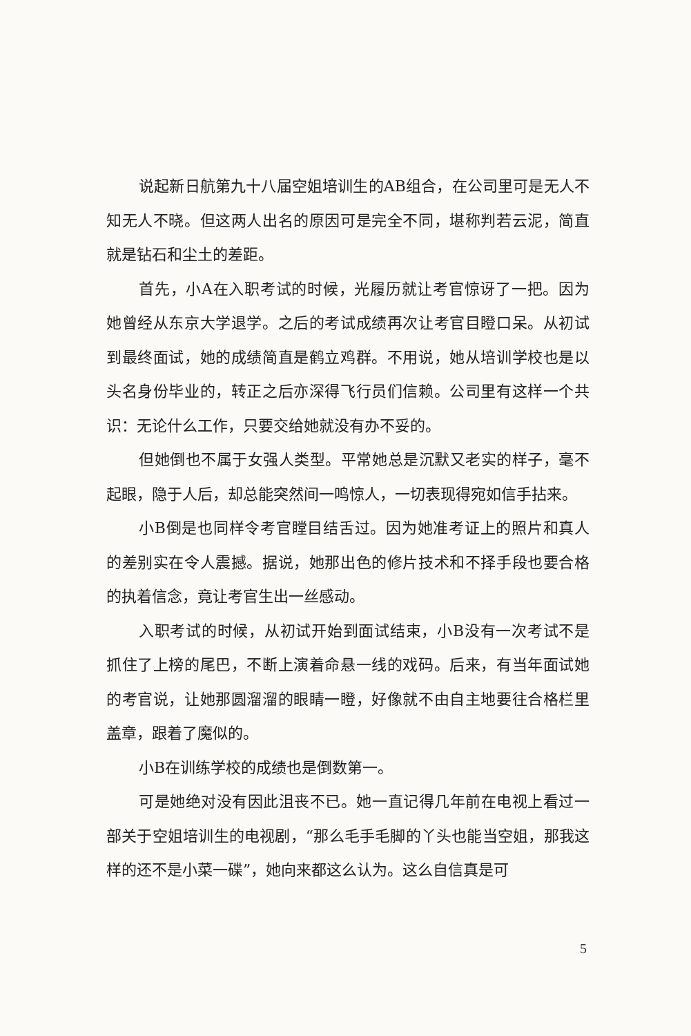说起新日航第九十八届空姐培训生的AB组合，在公司里可是无人不知无人不晓。但这两人出名的原因可是完全不同，堪称判若云泥，简直就是钻石和尘土的差距。
首先，小A在入职考试的时候，光履历就让考官惊讶了一把。因为她曾经从东京大学退学。之后的考试成绩再次让考官目瞪口呆。从初试到最终面试，她的成绩简直是鹤立鸡群。不用说，她从培训学校也是以头名身份毕业的，转正之后亦深得飞行员们信赖。公司里有这样一个共识：无论什么工作，只要交给她就没有办不妥的。
但她倒也不属于女强人类型。平常她总是沉默又老实的样子，毫不起眼，隐于人后，却总能突然间一鸣惊人，一切表现得宛如信手拈来。
小B倒是也同样令考官瞠目结舌过。因为她准考证上的照片和真人的差别实在令人震撼。据说，她那出色的修片技术和不择手段也要合格的执着信念，竟让考官生出一丝感动。
入职考试的时候，从初试开始到面试结束，小B没有一次考试不是抓住了上榜的尾巴，不断上演着命悬一线的戏码。后来，有当年面试她的考官说，让她那圆溜溜的眼睛一瞪，好像就不由自主地要往合格栏里盖章，跟着了魔似的。
小B在训练学校的成绩也是倒数第一。
可是她绝对没有因此沮丧不已。她一直记得几年前在电视上看过一部关于空姐培训生的电视剧，“那么毛手毛脚的丫头也能当空姐，那我这样的还不是小菜一碟”，她向来都这么认为。这么自信真是可
5